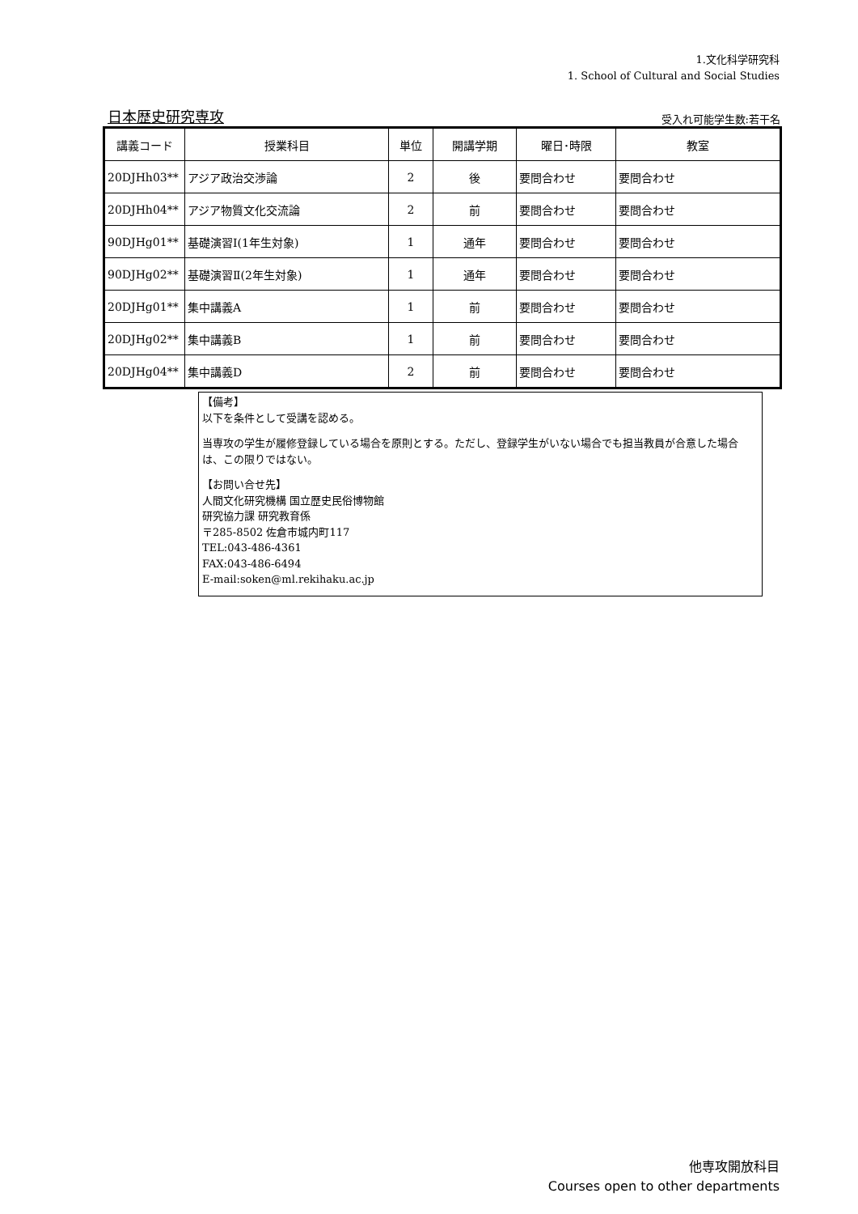1.文化科学研究科
1. School of Cultural and Social Studies
日本歴史研究専攻
受入れ可能学生数:若干名
| 講義コード | 授業科目 | 単位 | 開講学期 | 曜日･時限 | 教室 |
| --- | --- | --- | --- | --- | --- |
| 20DJHh03** | アジア政治交渉論 | 2 | 後 | 要問合わせ | 要問合わせ |
| 20DJHh04** | アジア物質文化交流論 | 2 | 前 | 要問合わせ | 要問合わせ |
| 90DJHg01** | 基礎演習Ⅰ(1年生対象) | 1 | 通年 | 要問合わせ | 要問合わせ |
| 90DJHg02** | 基礎演習Ⅱ(2年生対象) | 1 | 通年 | 要問合わせ | 要問合わせ |
| 20DJHg01** | 集中講義A | 1 | 前 | 要問合わせ | 要問合わせ |
| 20DJHg02** | 集中講義B | 1 | 前 | 要問合わせ | 要問合わせ |
| 20DJHg04** | 集中講義D | 2 | 前 | 要問合わせ | 要問合わせ |
【備考】
以下を条件として受講を認める。
当専攻の学生が履修登録している場合を原則とする。ただし、登録学生がいない場合でも担当教員が合意した場合は、この限りではない。
【お問い合せ先】
人間文化研究機構 国立歴史民俗博物館
研究協力課 研究教育係
〒285-8502 佐倉市城内町117
TEL:043-486-4361
FAX:043-486-6494
E-mail:soken@ml.rekihaku.ac.jp
他専攻開放科目
Courses open to other departments